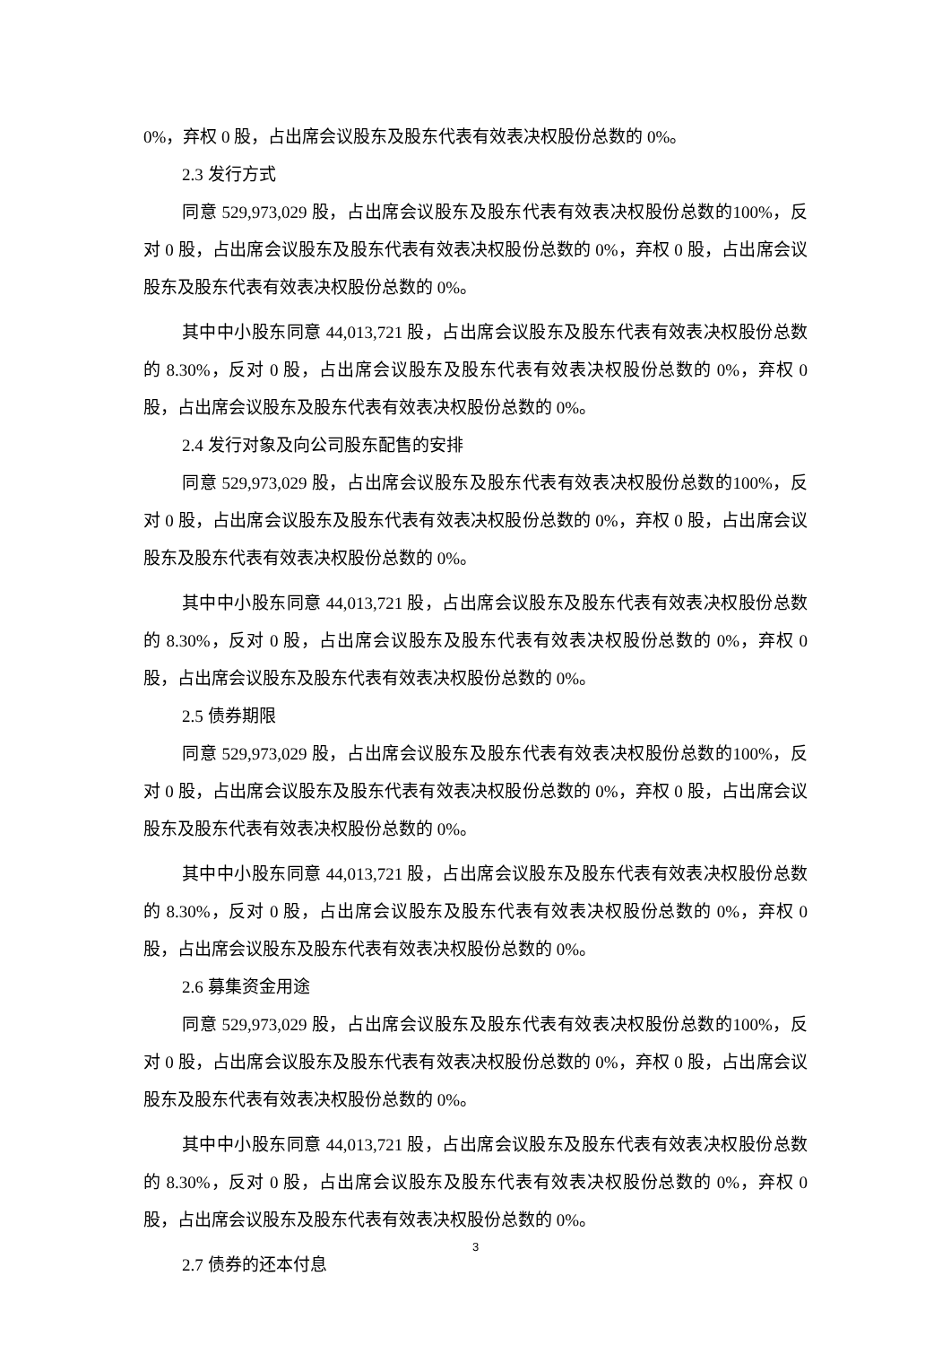0%，弃权 0 股，占出席会议股东及股东代表有效表决权股份总数的 0%。
2.3 发行方式
同意 529,973,029 股，占出席会议股东及股东代表有效表决权股份总数的100%，反对 0 股，占出席会议股东及股东代表有效表决权股份总数的 0%，弃权 0 股，占出席会议股东及股东代表有效表决权股份总数的 0%。
其中中小股东同意 44,013,721 股，占出席会议股东及股东代表有效表决权股份总数的 8.30%，反对 0 股，占出席会议股东及股东代表有效表决权股份总数的 0%，弃权 0 股，占出席会议股东及股东代表有效表决权股份总数的 0%。
2.4 发行对象及向公司股东配售的安排
同意 529,973,029 股，占出席会议股东及股东代表有效表决权股份总数的100%，反对 0 股，占出席会议股东及股东代表有效表决权股份总数的 0%，弃权 0 股，占出席会议股东及股东代表有效表决权股份总数的 0%。
其中中小股东同意 44,013,721 股，占出席会议股东及股东代表有效表决权股份总数的 8.30%，反对 0 股，占出席会议股东及股东代表有效表决权股份总数的 0%，弃权 0 股，占出席会议股东及股东代表有效表决权股份总数的 0%。
2.5 债券期限
同意 529,973,029 股，占出席会议股东及股东代表有效表决权股份总数的100%，反对 0 股，占出席会议股东及股东代表有效表决权股份总数的 0%，弃权 0 股，占出席会议股东及股东代表有效表决权股份总数的 0%。
其中中小股东同意 44,013,721 股，占出席会议股东及股东代表有效表决权股份总数的 8.30%，反对 0 股，占出席会议股东及股东代表有效表决权股份总数的 0%，弃权 0 股，占出席会议股东及股东代表有效表决权股份总数的 0%。
2.6 募集资金用途
同意 529,973,029 股，占出席会议股东及股东代表有效表决权股份总数的100%，反对 0 股，占出席会议股东及股东代表有效表决权股份总数的 0%，弃权 0 股，占出席会议股东及股东代表有效表决权股份总数的 0%。
其中中小股东同意 44,013,721 股，占出席会议股东及股东代表有效表决权股份总数的 8.30%，反对 0 股，占出席会议股东及股东代表有效表决权股份总数的 0%，弃权 0 股，占出席会议股东及股东代表有效表决权股份总数的 0%。
2.7 债券的还本付息
3